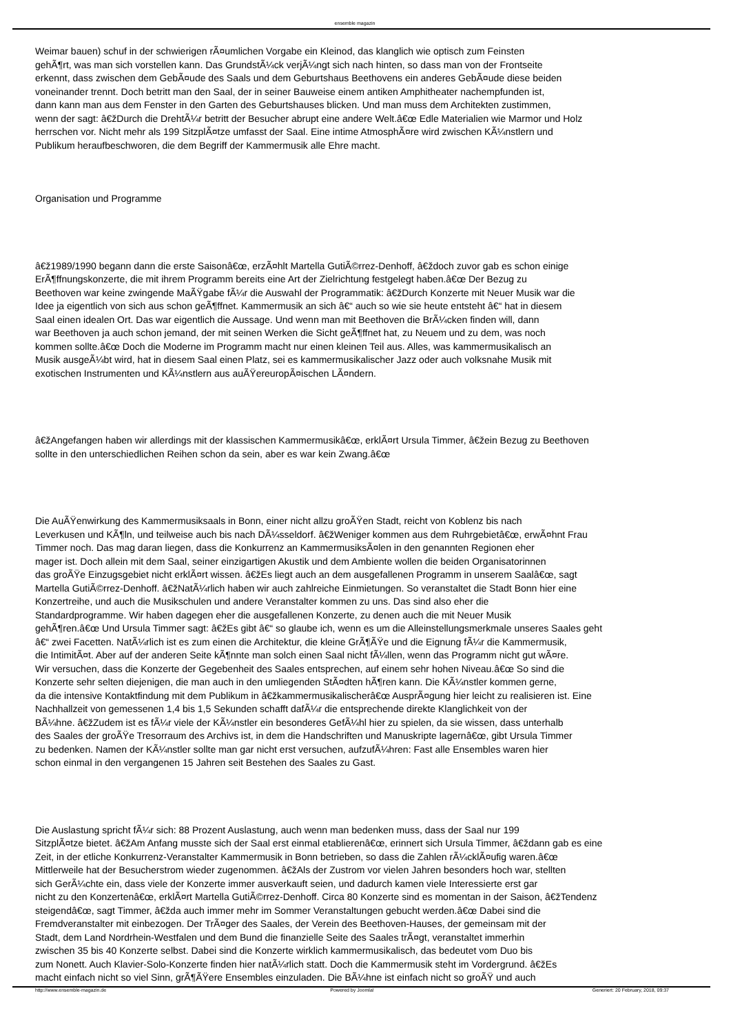ensemble magazin
Weimar bauen) schuf in der schwierigen rÃ¤umlichen Vorgabe ein Kleinod, das klanglich wie optisch zum Feinsten
gehÃ¶rt, was man sich vorstellen kann. Das GrundstÃ¼ck verjÃ¼ngt sich nach hinten, so dass man von der Frontseite
erkennt, dass zwischen dem GebÃ¤ude des Saals und dem Geburtshaus Beethovens ein anderes GebÃ¤ude diese beiden
voneinander trennt. Doch betritt man den Saal, der in seiner Bauweise einem antiken Amphitheater nachempfunden ist,
dann kann man aus dem Fenster in den Garten des Geburtshauses blicken. Und man muss dem Architekten zustimmen,
wenn der sagt: â€žDurch die DrehtÃ¼r betritt der Besucher abrupt eine andere Welt.â€œ Edle Materialien wie Marmor und Holz
herrschen vor. Nicht mehr als 199 SitzplÃ¤tze umfasst der Saal. Eine intime AtmosphÃ¤re wird zwischen KÃ¼nstlern und
Publikum heraufbeschworen, die dem Begriff der Kammermusik alle Ehre macht.
Organisation und Programme
â€ž1989/1990 begann dann die erste Saisonâ€œ, erzÃ¤hlt Martella GutiÃ©rrez-Denhoff, â€ždoch zuvor gab es schon einige
ErÃ¶ffnungskonzerte, die mit ihrem Programm bereits eine Art der Zielrichtung festgelegt haben.â€œ Der Bezug zu
Beethoven war keine zwingende MaÃŸgabe fÃ¼r die Auswahl der Programmatik: â€žDurch Konzerte mit Neuer Musik war die
Idee ja eigentlich von sich aus schon geÃ¶ffnet. Kammermusik an sich â€“ auch so wie sie heute entsteht â€“ hat in diesem
Saal einen idealen Ort. Das war eigentlich die Aussage. Und wenn man mit Beethoven die BrÃ¼cken finden will, dann
war Beethoven ja auch schon jemand, der mit seinen Werken die Sicht geÃ¶ffnet hat, zu Neuem und zu dem, was noch
kommen sollte.â€œ Doch die Moderne im Programm macht nur einen kleinen Teil aus. Alles, was kammermusikalisch an
Musik ausgeÃ¼bt wird, hat in diesem Saal einen Platz, sei es kammermusikalischer Jazz oder auch volksnahe Musik mit
exotischen Instrumenten und KÃ¼nstlern aus auÃŸereuropÃ¤ischen LÃ¤ndern.
â€žAngefangen haben wir allerdings mit der klassischen Kammermusikâ€œ, erklÃ¤rt Ursula Timmer, â€žein Bezug zu Beethoven
sollte in den unterschiedlichen Reihen schon da sein, aber es war kein Zwang.â€œ
Die AuÃŸenwirkung des Kammermusiksaals in Bonn, einer nicht allzu groÃŸen Stadt, reicht von Koblenz bis nach
Leverkusen und KÃ¶ln, und teilweise auch bis nach DÃ¼sseldorf. â€žWeniger kommen aus dem Ruhrgebietâ€œ, erwÃ¤hnt Frau
Timmer noch. Das mag daran liegen, dass die Konkurrenz an KammermusiksÃ¤len in den genannten Regionen eher
mager ist. Doch allein mit dem Saal, seiner einzigartigen Akustik und dem Ambiente wollen die beiden Organisatorinnen
das groÃŸe Einzugsgebiet nicht erklÃ¤rt wissen. â€žEs liegt auch an dem ausgefallenen Programm in unserem Saalâ€œ, sagt
Martella GutiÃ©rrez-Denhoff. â€žNatÃ¼rlich haben wir auch zahlreiche Einmietungen. So veranstaltet die Stadt Bonn hier eine
Konzertreihe, und auch die Musikschulen und andere Veranstalter kommen zu uns. Das sind also eher die
Standardprogramme. Wir haben dagegen eher die ausgefallenen Konzerte, zu denen auch die mit Neuer Musik
gehÃ¶ren.â€œ Und Ursula Timmer sagt: â€žEs gibt â€“ so glaube ich, wenn es um die Alleinstellungsmerkmale unseres Saales geht
â€“ zwei Facetten. NatÃ¼rlich ist es zum einen die Architektur, die kleine GrÃ¶ÃŸe und die Eignung fÃ¼r die Kammermusik,
die IntimitÃ¤t. Aber auf der anderen Seite kÃ¶nnte man solch einen Saal nicht fÃ¼llen, wenn das Programm nicht gut wÃ¤re.
Wir versuchen, dass die Konzerte der Gegebenheit des Saales entsprechen, auf einem sehr hohen Niveau.â€œ So sind die
Konzerte sehr selten diejenigen, die man auch in den umliegenden StÃ¤dten hÃ¶ren kann. Die KÃ¼nstler kommen gerne,
da die intensive Kontaktfindung mit dem Publikum in â€žkammermusikalischerâ€œ AusprÃ¤gung hier leicht zu realisieren ist. Eine
Nachhallzeit von gemessenen 1,4 bis 1,5 Sekunden schafft dafÃ¼r die entsprechende direkte Klanglichkeit von der
BÃ¼hne. â€žZudem ist es fÃ¼r viele der KÃ¼nstler ein besonderes GefÃ¼hl hier zu spielen, da sie wissen, dass unterhalb
des Saales der groÃŸe Tresorraum des Archivs ist, in dem die Handschriften und Manuskripte lagernâ€œ, gibt Ursula Timmer
zu bedenken. Namen der KÃ¼nstler sollte man gar nicht erst versuchen, aufzufÃ¼hren: Fast alle Ensembles waren hier
schon einmal in den vergangenen 15 Jahren seit Bestehen des Saales zu Gast.
Die Auslastung spricht fÃ¼r sich: 88 Prozent Auslastung, auch wenn man bedenken muss, dass der Saal nur 199
SitzplÃ¤tze bietet. â€žAm Anfang musste sich der Saal erst einmal etablierenâ€œ, erinnert sich Ursula Timmer, â€ždann gab es eine
Zeit, in der etliche Konkurrenz-Veranstalter Kammermusik in Bonn betrieben, so dass die Zahlen rÃ¼cklÃ¤ufig waren.â€œ
Mittlerweile hat der Besucherstrom wieder zugenommen. â€žAls der Zustrom vor vielen Jahren besonders hoch war, stellten
sich GerÃ¼chte ein, dass viele der Konzerte immer ausverkauft seien, und dadurch kamen viele Interessierte erst gar
nicht zu den Konzertenâ€œ, erklÃ¤rt Martella GutiÃ©rrez-Denhoff. Circa 80 Konzerte sind es momentan in der Saison, â€žTendenz
steigendâ€œ, sagt Timmer, â€žda auch immer mehr im Sommer Veranstaltungen gebucht werden.â€œ Dabei sind die
Fremdveranstalter mit einbezogen. Der TrÃ¤ger des Saales, der Verein des Beethoven-Hauses, der gemeinsam mit der
Stadt, dem Land Nordrhein-Westfalen und dem Bund die finanzielle Seite des Saales trÃ¤gt, veranstaltet immerhin
zwischen 35 bis 40 Konzerte selbst. Dabei sind die Konzerte wirklich kammermusikalisch, das bedeutet vom Duo bis
zum Nonett. Auch Klavier-Solo-Konzerte finden hier natÃ¼rlich statt. Doch die Kammermusik steht im Vordergrund. â€žEs
macht einfach nicht so viel Sinn, grÃ¶ÃŸere Ensembles einzuladen. Die BÃ¼hne ist einfach nicht so groÃŸ und auch
http://www.ensemble-magazin.de Powered by Joomla! Generiert: 20 February, 2018, 09:37